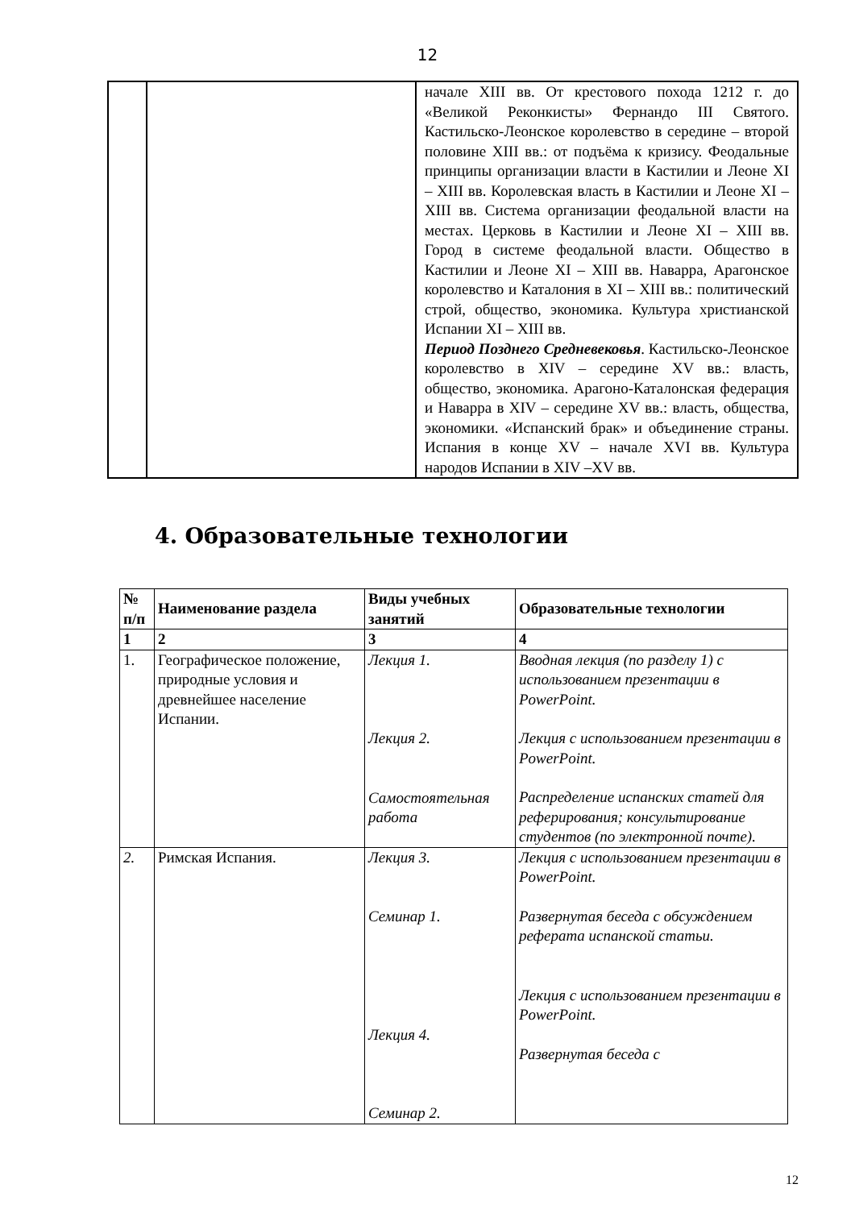12
| | | начале XIII вв. От крестового похода 1212 г. до «Великой Реконкисты» Фернандо III Святого. Кастильско-Леонское королевство в середине – второй половине XIII вв.: от подъёма к кризису. Феодальные принципы организации власти в Кастилии и Леоне XI – XIII вв. Королевская власть в Кастилии и Леоне XI – XIII вв. Система организации феодальной власти на местах. Церковь в Кастилии и Леоне XI – XIII вв. Город в системе феодальной власти. Общество в Кастилии и Леоне XI – XIII вв. Наварра, Арагонское королевство и Каталония в XI – XIII вв.: политический строй, общество, экономика. Культура христианской Испании XI – XIII вв. Период Позднего Средневековья . Кастильско-Леонское королевство в XIV – середине XV вв.: власть, общество, экономика. Арагоно-Каталонская федерация и Наварра в XIV – середине XV вв.: власть, общества, экономики. «Испанский брак» и объединение страны. Испания в конце XV – начале XVI вв. Культура народов Испании в XIV –XV вв. |
4. Образовательные технологии
| № п/п | Наименование раздела | Виды учебных занятий | Образовательные технологии |
| --- | --- | --- | --- |
| 1 | 2 | 3 | 4 |
| 1. | Географическое положение, природные условия и древнейшее население Испании. | Лекция 1. Лекция 2. Самостоятельная работа | Вводная лекция (по разделу 1) с использованием презентации в PowerPoint. Лекция с использованием презентации в PowerPoint. Распределение испанских статей для реферирования; консультирование студентов (по электронной почте). |
| 2. | Римская Испания. | Лекция 3. Семинар 1. Лекция 4. Семинар 2. | Лекция с использованием презентации в PowerPoint. Развернутая беседа с обсуждением реферата испанской статьи. Лекция с использованием презентации в PowerPoint. Развернутая беседа с |
12